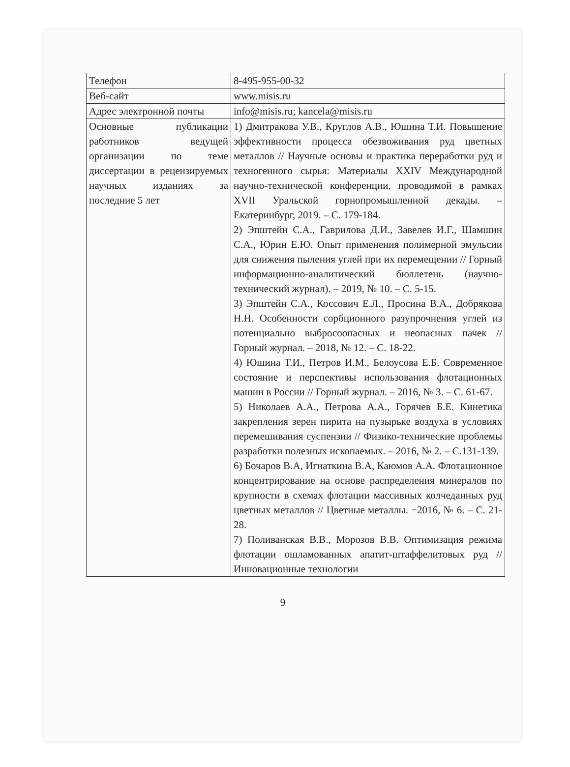| Телефон | 8-495-955-00-32 |
| Веб-сайт | www.misis.ru |
| Адрес электронной почты | info@misis.ru; kancela@misis.ru |
| Основные публикации работников ведущей организации по теме диссертации в рецензируемых научных изданиях за последние 5 лет | 1) Дмитракова У.В., Круглов А.В., Юшина Т.И. Повышение эффективности процесса обезвоживания руд цветных металлов // Научные основы и практика переработки руд и техногенного сырья: Материалы XXIV Международной научно-технической конференции, проводимой в рамках XVII Уральской горнопромышленной декады. – Екатеринбург, 2019. – С. 179-184. 2) Эпштейн С.А., Гаврилова Д.И., Завелев И.Г., Шамшин С.А., Юрин Е.Ю. Опыт применения полимерной эмульсии для снижения пыления углей при их перемещении // Горный информационно-аналитический бюллетень (научно-технический журнал). – 2019, № 10. – С. 5-15. 3) Эпштейн С.А., Коссович Е.Л., Просина В.А., Добрякова Н.Н. Особенности сорбционного разупрочнения углей из потенциально выбросоопасных и неопасных пачек // Горный журнал. – 2018, № 12. – С. 18-22. 4) Юшина Т.И., Петров И.М., Белоусова Е.Б. Современное состояние и перспективы использования флотационных машин в России // Горный журнал. – 2016, № 3. – С. 61-67. 5) Николаев А.А., Петрова А.А., Горячев Б.Е. Кинетика закрепления зерен пирита на пузырьке воздуха в условиях перемешивания суспензии // Физико-технические проблемы разработки полезных ископаемых. – 2016, № 2. – С.131-139. 6) Бочаров В.А, Игнаткина В.А, Каюмов А.А. Флотационное концентрирование на основе распределения минералов по крупности в схемах флотации массивных колчеданных руд цветных металлов // Цветные металлы. −2016, № 6. – С. 21-28. 7) Поливанская В.В., Морозов В.В. Оптимизация режима флотации ошламованных апатит-штаффелитовых руд // Инновационные технологии |
9